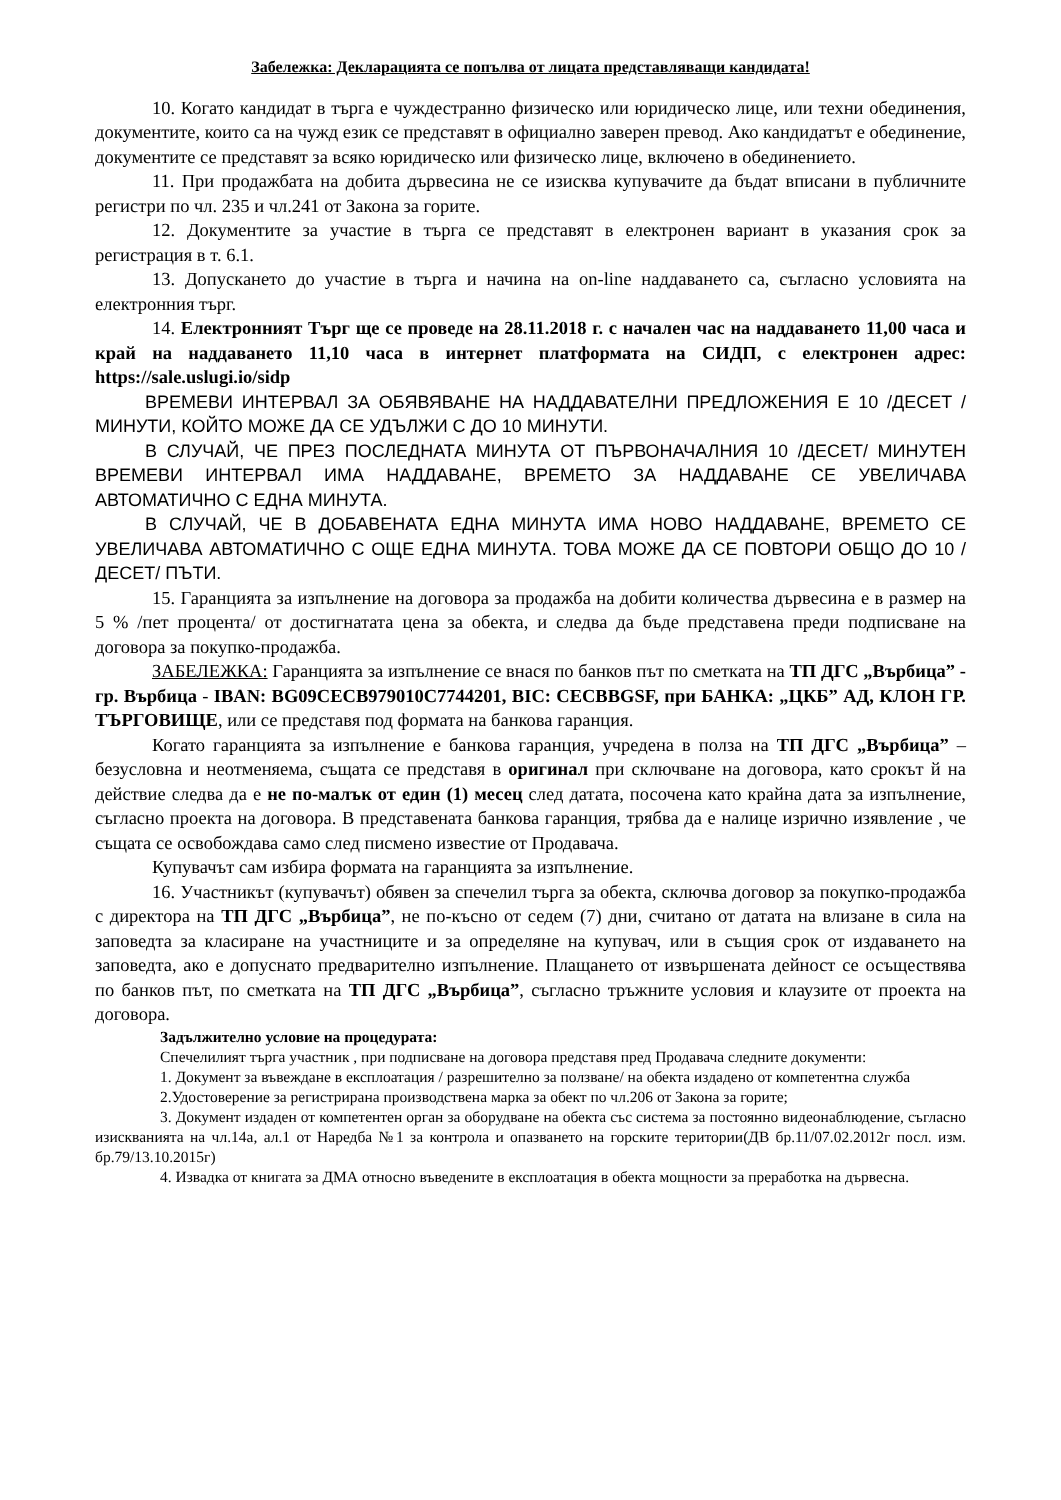Забележка: Декларацията се попълва от лицата представляващи кандидата!
10. Когато кандидат в търга е чуждестранно физическо или юридическо лице, или техни обединения, документите, които са на чужд език се представят в официално заверен превод. Ако кандидатът е обединение, документите се представят за всяко юридическо или физическо лице, включено в обединението.
11. При продажбата на добита дървесина не се изисква купувачите да бъдат вписани в публичните регистри по чл. 235 и чл.241 от Закона за горите.
12. Документите за участие в търга се представят в електронен вариант в указания срок за регистрация в т. 6.1.
13. Допускането до участие в търга и начина на on-line наддаването са, съгласно условията на електронния търг.
14. Електронният Търг ще се проведе на 28.11.2018 г. с начален час на наддаването 11,00 часа и край на наддаването 11,10 часа в интернет платформата на СИДП, с електронен адрес: https://sale.uslugi.io/sidp
ВРЕМЕВИ ИНТЕРВАЛ ЗА ОБЯВЯВАНЕ НА НАДДАВАТЕЛНИ ПРЕДЛОЖЕНИЯ Е 10 /ДЕСЕТ /МИНУТИ, КОЙТО МОЖЕ ДА СЕ УДЪЛЖИ С ДО 10 МИНУТИ.
В СЛУЧАЙ, ЧЕ ПРЕЗ ПОСЛЕДНАТА МИНУТА ОТ ПЪРВОНАЧАЛНИЯ 10 /ДЕСЕТ/ МИНУТЕН ВРЕМЕВИ ИНТЕРВАЛ ИМА НАДДАВАНЕ, ВРЕМЕТО ЗА НАДДАВАНЕ СЕ УВЕЛИЧАВА АВТОМАТИЧНО С ЕДНА МИНУТА.
В СЛУЧАЙ, ЧЕ В ДОБАВЕНАТА ЕДНА МИНУТА ИМА НОВО НАДДАВАНЕ, ВРЕМЕТО СЕ УВЕЛИЧАВА АВТОМАТИЧНО С ОЩЕ ЕДНА МИНУТА. ТОВА МОЖЕ ДА СЕ ПОВТОРИ ОБЩО ДО 10 /ДЕСЕТ/ ПЪТИ.
15. Гаранцията за изпълнение на договора за продажба на добити количества дървесина е в размер на 5 % /пет процента/ от достигнатата цена за обекта, и следва да бъде представена преди подписване на договора за покупко-продажба.
ЗАБЕЛЕЖКА: Гаранцията за изпълнение се внася по банков път по сметката на ТП ДГС „Върбица” - гр. Върбица - IBAN: BG09CECB979010C7744201, BIC: CECBBGSF, при БАНКА: „ЦКБ” АД, КЛОН ГР. ТЪРГОВИЩЕ, или се представя под формата на банкова гаранция.
Когато гаранцията за изпълнение е банкова гаранция, учредена в полза на ТП ДГС „Върбица” – безусловна и неотменяема, същата се представя в оригинал при сключване на договора, като срокът й на действие следва да е не по-малък от един (1) месец след датата, посочена като крайна дата за изпълнение, съгласно проекта на договора. В представената банкова гаранция, трябва да е налице изрично изявление , че същата се освобождава само след писмено известие от Продавача.
Купувачът сам избира формата на гаранцията за изпълнение.
16. Участникът (купувачът) обявен за спечелил търга за обекта, сключва договор за покупко-продажба с директора на ТП ДГС „Върбица”, не по-късно от седем (7) дни, считано от датата на влизане в сила на заповедта за класиране на участниците и за определяне на купувач, или в същия срок от издаването на заповедта, ако е допуснато предварително изпълнение. Плащането от извършената дейност се осъществява по банков път, по сметката на ТП ДГС „Върбица”, съгласно тръжните условия и клаузите от проекта на договора.
Задължително условие на процедурата:
Спечелилият търга участник , при подписване на договора представя пред Продавача следните документи:
1. Документ за въвеждане в експлоатация / разрешително за ползване/ на обекта издадено от компетентна служба
2.Удостоверение за регистрирана производствена марка за обект по чл.206 от Закона за горите;
3. Документ издаден от компетентен орган за оборудване на обекта със система за постоянно видеонаблюдение, съгласно изискванията на чл.14а, ал.1 от Наредба №1 за контрола и опазването на горските територии(ДВ бр.11/07.02.2012г посл. изм. бр.79/13.10.2015г)
4. Извадка от книгата за ДМА относно въведените в експлоатация в обекта мощности за преработка на дървесна.